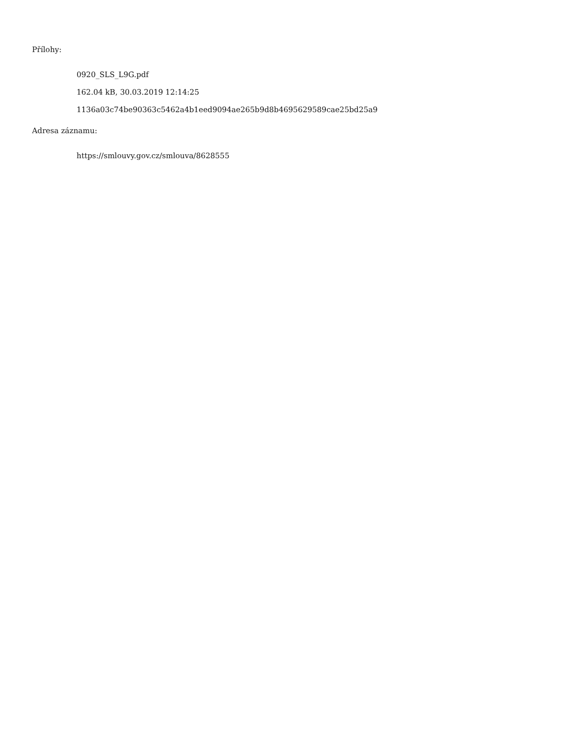Přílohy:
0920_SLS_L9G.pdf
162.04 kB, 30.03.2019 12:14:25
1136a03c74be90363c5462a4b1eed9094ae265b9d8b4695629589cae25bd25a9
Adresa záznamu:
https://smlouvy.gov.cz/smlouva/8628555